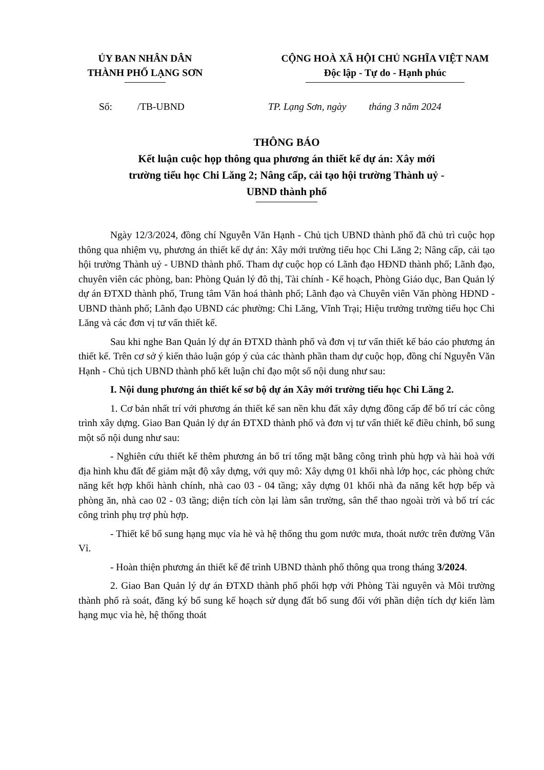ỦY BAN NHÂN DÂN
THÀNH PHỐ LẠNG SƠN
CỘNG HOÀ XÃ HỘI CHỦ NGHĨA VIỆT NAM
Độc lập - Tự do - Hạnh phúc
Số: /TB-UBND TP. Lạng Sơn, ngày tháng 3 năm 2024
THÔNG BÁO
Kết luận cuộc họp thông qua phương án thiết kế dự án: Xây mới
trường tiểu học Chi Lăng 2; Nâng cấp, cải tạo hội trường Thành uỷ -
UBND thành phố
Ngày 12/3/2024, đồng chí Nguyễn Văn Hạnh - Chủ tịch UBND thành phố đã chủ trì cuộc họp thông qua nhiệm vụ, phương án thiết kế dự án: Xây mới trường tiểu học Chi Lăng 2; Nâng cấp, cải tạo hội trường Thành uỷ - UBND thành phố. Tham dự cuộc họp có Lãnh đạo HĐND thành phố; Lãnh đạo, chuyên viên các phòng, ban: Phòng Quản lý đô thị, Tài chính - Kế hoạch, Phòng Giáo dục, Ban Quản lý dự án ĐTXD thành phố, Trung tâm Văn hoá thành phố; Lãnh đạo và Chuyên viên Văn phòng HĐND - UBND thành phố; Lãnh đạo UBND các phường: Chi Lăng, Vĩnh Trại; Hiệu trưởng trường tiểu học Chi Lăng và các đơn vị tư vấn thiết kế.
Sau khi nghe Ban Quản lý dự án ĐTXD thành phố và đơn vị tư vấn thiết kế báo cáo phương án thiết kế. Trên cơ sở ý kiến thảo luận góp ý của các thành phần tham dự cuộc họp, đồng chí Nguyễn Văn Hạnh - Chủ tịch UBND thành phố kết luận chỉ đạo một số nội dung như sau:
I. Nội dung phương án thiết kế sơ bộ dự án Xây mới trường tiểu học Chi Lăng 2.
1. Cơ bản nhất trí với phương án thiết kế san nền khu đất xây dựng đồng cấp để bố trí các công trình xây dựng. Giao Ban Quản lý dự án ĐTXD thành phố và đơn vị tư vấn thiết kế điều chỉnh, bổ sung một số nội dung như sau:
- Nghiên cứu thiết kế thêm phương án bố trí tổng mặt bằng công trình phù hợp và hài hoà với địa hình khu đất để giảm mật độ xây dựng, với quy mô: Xây dựng 01 khối nhà lớp học, các phòng chức năng kết hợp khối hành chính, nhà cao 03 - 04 tầng; xây dựng 01 khối nhà đa năng kết hợp bếp và phòng ăn, nhà cao 02 - 03 tầng; diện tích còn lại làm sân trường, sân thể thao ngoài trời và bố trí các công trình phụ trợ phù hợp.
- Thiết kế bổ sung hạng mục vỉa hè và hệ thống thu gom nước mưa, thoát nước trên đường Văn Vỉ.
- Hoàn thiện phương án thiết kế để trình UBND thành phố thông qua trong tháng 3/2024.
2. Giao Ban Quản lý dự án ĐTXD thành phố phối hợp với Phòng Tài nguyên và Môi trường thành phố rà soát, đăng ký bổ sung kế hoạch sử dụng đất bổ sung đối với phần diện tích dự kiến làm hạng mục vỉa hè, hệ thống thoát